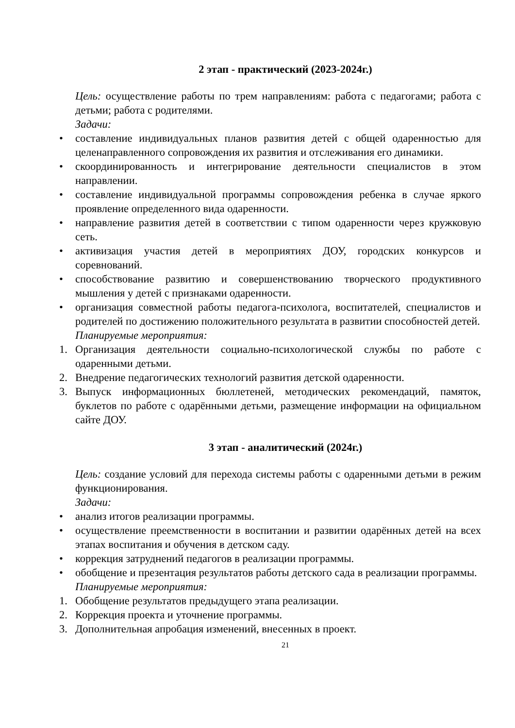2 этап - практический (2023-2024г.)
Цель: осуществление работы по трем направлениям: работа с педагогами; работа с детьми; работа с родителями.
Задачи:
• составление индивидуальных планов развития детей с общей одаренностью для целенаправленного сопровождения их развития и отслеживания его динамики.
• скоординированность и интегрирование деятельности специалистов в этом направлении.
• составление индивидуальной программы сопровождения ребенка в случае яркого проявление определенного вида одаренности.
• направление развития детей в соответствии с типом одаренности через кружковую сеть.
• активизация участия детей в мероприятиях ДОУ, городских конкурсов и соревнований.
• способствование развитию и совершенствованию творческого продуктивного мышления у детей с признаками одаренности.
• организация совместной работы педагога-психолога, воспитателей, специалистов и родителей по достижению положительного результата в развитии способностей детей.
Планируемые мероприятия:
1. Организация деятельности социально-психологической службы по работе с одаренными детьми.
2. Внедрение педагогических технологий развития детской одаренности.
3. Выпуск информационных бюллетеней, методических рекомендаций, памяток, буклетов по работе с одарёнными детьми, размещение информации на официальном сайте ДОУ.
3 этап - аналитический (2024г.)
Цель: создание условий для перехода системы работы с одаренными детьми в режим функционирования.
Задачи:
• анализ итогов реализации программы.
• осуществление преемственности в воспитании и развитии одарённых детей на всех этапах воспитания и обучения в детском саду.
• коррекция затруднений педагогов в реализации программы.
• обобщение и презентация результатов работы детского сада в реализации программы.
Планируемые мероприятия:
1. Обобщение результатов предыдущего этапа реализации.
2. Коррекция проекта и уточнение программы.
3. Дополнительная апробация изменений, внесенных в проект.
21